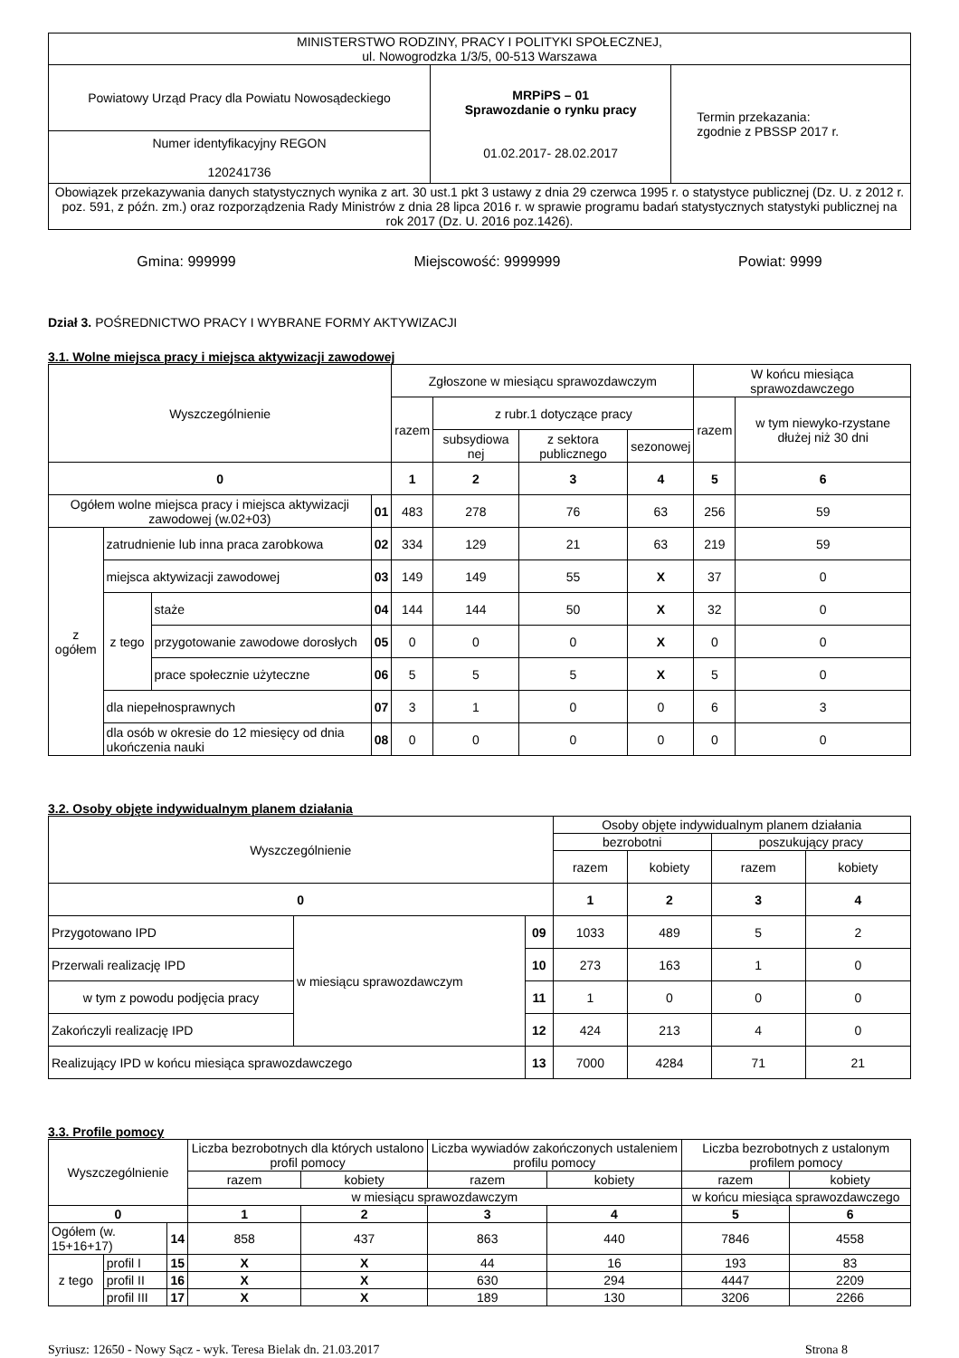| MINISTERSTWO RODZINY, PRACY I POLITYKI SPOŁECZNEJ, ul. Nowogrodzka 1/3/5, 00-513 Warszawa | | |
| Powiatowy Urząd Pracy dla Powiatu Nowosądeckiego | MRPiPS – 01 Sprawozdanie o rynku pracy 01.02.2017- 28.02.2017 | Termin przekazania: zgodnie z PBSSP 2017 r. |
| Numer identyfikacyjny REGON 120241736 | | |
| Obowiązek przekazywania danych statystycznych wynika z art. 30 ust.1 pkt 3 ustawy z dnia 29 czerwca 1995 r. o statystyce publicznej (Dz. U. z 2012 r. poz. 591, z późn. zm.) oraz rozporządzenia Rady Ministrów z dnia 28 lipca 2016 r. w sprawie programu badań statystycznych statystyki publicznej na rok 2017 (Dz. U. 2016 poz.1426). | | |
Gmina: 999999 Miejscowość: 9999999 Powiat: 9999
Dział 3. POŚREDNICTWO PRACY I WYBRANE FORMY AKTYWIZACJI
3.1. Wolne miejsca pracy i miejsca aktywizacji zawodowej
| Wyszczególnienie | | | | Zgłoszone w miesiącu sprawozdawczym | | | | W końcu miesiąca sprawozdawczego | |
| | | | | razem | z rubr.1 dotyczące pracy | | | razem | w tym niewyko-rzystane dłużej niż 30 dni |
| | | | | | subsydiowa nej | z sektora publicznego | sezonowej | | |
| 0 | | | | 1 | 2 | 3 | 4 | 5 | 6 |
| Ogółem wolne miejsca pracy i miejsca aktywizacji zawodowej (w.02+03) | | | 01 | 483 | 278 | 76 | 63 | 256 | 59 |
| z ogółem | zatrudnienie lub inna praca zarobkowa | | 02 | 334 | 129 | 21 | 63 | 219 | 59 |
| | miejsca aktywizacji zawodowej | | 03 | 149 | 149 | 55 | X | 37 | 0 |
| | z tego | staże | 04 | 144 | 144 | 50 | X | 32 | 0 |
| | | przygotowanie zawodowe dorosłych | 05 | 0 | 0 | 0 | X | 0 | 0 |
| | | prace społecznie użyteczne | 06 | 5 | 5 | 5 | X | 5 | 0 |
| | dla niepełnosprawnych | | 07 | 3 | 1 | 0 | 0 | 6 | 3 |
| | dla osób w okresie do 12 miesięcy od dnia ukończenia nauki | | 08 | 0 | 0 | 0 | 0 | 0 | 0 |
3.2. Osoby objęte indywidualnym planem działania
| Wyszczególnienie | | | Osoby objęte indywidualnym planem działania | | | |
| | | | bezrobotni | | poszukujący pracy | |
| | | | razem | kobiety | razem | kobiety |
| 0 | | | 1 | 2 | 3 | 4 |
| Przygotowano IPD | w miesiącu sprawozdawczym | 09 | 1033 | 489 | 5 | 2 |
| Przerwali realizację IPD | | 10 | 273 | 163 | 1 | 0 |
| w tym z powodu podjęcia pracy | | 11 | 1 | 0 | 0 | 0 |
| Zakończyli realizację IPD | | 12 | 424 | 213 | 4 | 0 |
| Realizujący IPD w końcu miesiąca sprawozdawczego | | 13 | 7000 | 4284 | 71 | 21 |
3.3. Profile pomocy
| Wyszczególnienie | | | Liczba bezrobotnych dla których ustalono profil pomocy | | Liczba wywiadów zakończonych ustaleniem profilu pomocy | | Liczba bezrobotnych z ustalonym profilem pomocy | |
| | | | razem | kobiety | razem | kobiety | razem | kobiety |
| | | | w miesiącu sprawozdawczym | | | | w końcu miesiąca sprawozdawczego | |
| 0 | | | 1 | 2 | 3 | 4 | 5 | 6 |
| Ogółem (w. 15+16+17) | | 14 | 858 | 437 | 863 | 440 | 7846 | 4558 |
| z tego | profil I | 15 | X | X | 44 | 16 | 193 | 83 |
| | profil II | 16 | X | X | 630 | 294 | 4447 | 2209 |
| | profil III | 17 | X | X | 189 | 130 | 3206 | 2266 |
Syriusz: 12650 - Nowy Sącz - wyk. Teresa Bielak dn. 21.03.2017 Strona 8